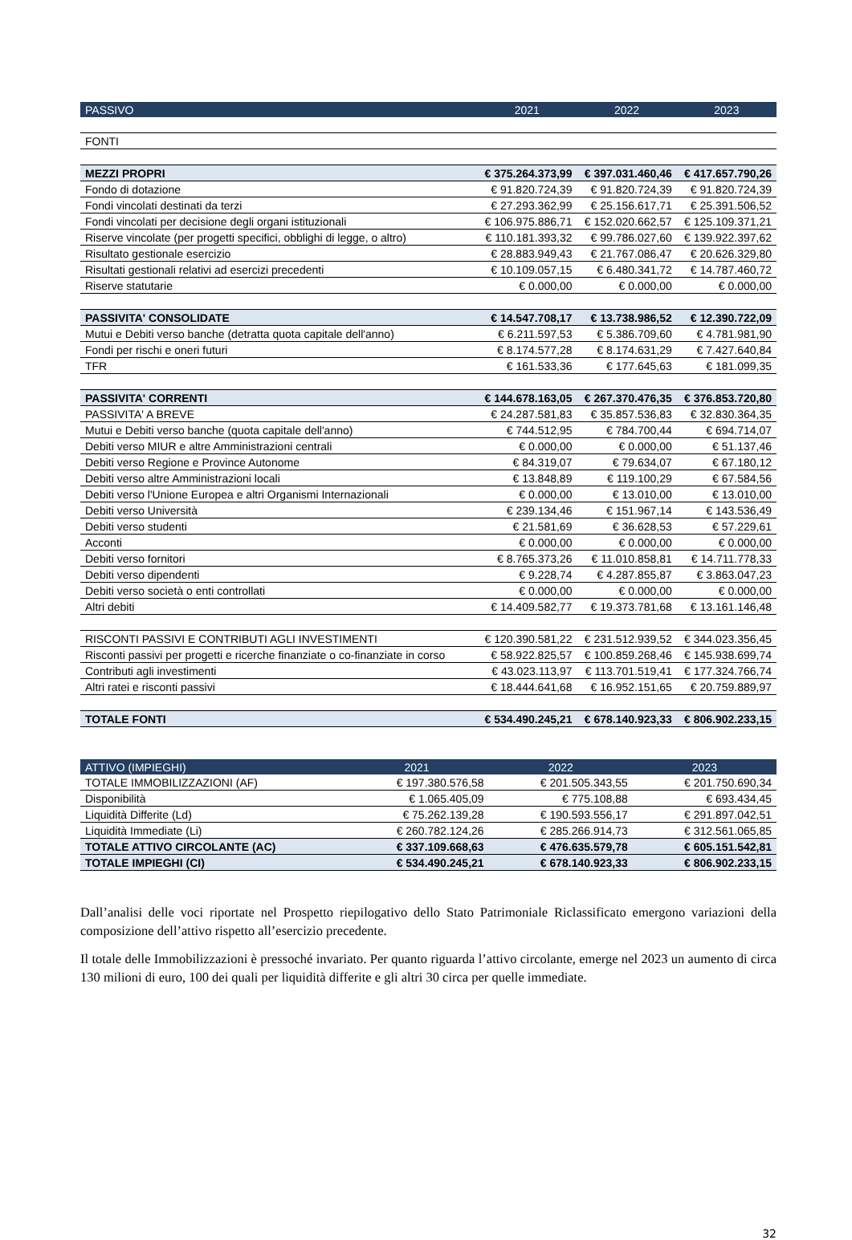| PASSIVO | 2021 | 2022 | 2023 |
| --- | --- | --- | --- |
| FONTI | | | |
| MEZZI PROPRI | € 375.264.373,99 | € 397.031.460,46 | € 417.657.790,26 |
| Fondo di dotazione | € 91.820.724,39 | € 91.820.724,39 | € 91.820.724,39 |
| Fondi vincolati destinati da terzi | € 27.293.362,99 | € 25.156.617,71 | € 25.391.506,52 |
| Fondi vincolati per decisione degli organi istituzionali | € 106.975.886,71 | € 152.020.662,57 | € 125.109.371,21 |
| Riserve vincolate (per progetti specifici, obblighi di legge, o altro) | € 110.181.393,32 | € 99.786.027,60 | € 139.922.397,62 |
| Risultato gestionale esercizio | € 28.883.949,43 | € 21.767.086,47 | € 20.626.329,80 |
| Risultati gestionali relativi ad esercizi precedenti | € 10.109.057,15 | € 6.480.341,72 | € 14.787.460,72 |
| Riserve statutarie | € 0.000,00 | € 0.000,00 | € 0.000,00 |
| PASSIVITA' CONSOLIDATE | € 14.547.708,17 | € 13.738.986,52 | € 12.390.722,09 |
| Mutui e Debiti verso banche (detratta quota capitale dell'anno) | € 6.211.597,53 | € 5.386.709,60 | € 4.781.981,90 |
| Fondi per rischi e oneri futuri | € 8.174.577,28 | € 8.174.631,29 | € 7.427.640,84 |
| TFR | € 161.533,36 | € 177.645,63 | € 181.099,35 |
| PASSIVITA' CORRENTI | € 144.678.163,05 | € 267.370.476,35 | € 376.853.720,80 |
| PASSIVITA' A BREVE | € 24.287.581,83 | € 35.857.536,83 | € 32.830.364,35 |
| Mutui e Debiti verso banche (quota capitale dell'anno) | € 744.512,95 | € 784.700,44 | € 694.714,07 |
| Debiti verso MIUR e altre Amministrazioni centrali | € 0.000,00 | € 0.000,00 | € 51.137,46 |
| Debiti verso Regione e Province Autonome | € 84.319,07 | € 79.634,07 | € 67.180,12 |
| Debiti verso altre Amministrazioni locali | € 13.848,89 | € 119.100,29 | € 67.584,56 |
| Debiti verso l'Unione Europea e altri Organismi Internazionali | € 0.000,00 | € 13.010,00 | € 13.010,00 |
| Debiti verso Università | € 239.134,46 | € 151.967,14 | € 143.536,49 |
| Debiti verso studenti | € 21.581,69 | € 36.628,53 | € 57.229,61 |
| Acconti | € 0.000,00 | € 0.000,00 | € 0.000,00 |
| Debiti verso fornitori | € 8.765.373,26 | € 11.010.858,81 | € 14.711.778,33 |
| Debiti verso dipendenti | € 9.228,74 | € 4.287.855,87 | € 3.863.047,23 |
| Debiti verso società o enti controllati | € 0.000,00 | € 0.000,00 | € 0.000,00 |
| Altri debiti | € 14.409.582,77 | € 19.373.781,68 | € 13.161.146,48 |
| RISCONTI PASSIVI E CONTRIBUTI AGLI INVESTIMENTI | € 120.390.581,22 | € 231.512.939,52 | € 344.023.356,45 |
| Risconti passivi per progetti e ricerche finanziate o co-finanziate in corso | € 58.922.825,57 | € 100.859.268,46 | € 145.938.699,74 |
| Contributi agli investimenti | € 43.023.113,97 | € 113.701.519,41 | € 177.324.766,74 |
| Altri ratei e risconti passivi | € 18.444.641,68 | € 16.952.151,65 | € 20.759.889,97 |
| TOTALE FONTI | € 534.490.245,21 | € 678.140.923,33 | € 806.902.233,15 |
| ATTIVO (IMPIEGHI) | 2021 | 2022 | 2023 |
| --- | --- | --- | --- |
| TOTALE IMMOBILIZZAZIONI (AF) | € 197.380.576,58 | € 201.505.343,55 | € 201.750.690,34 |
| Disponibilità | € 1.065.405,09 | € 775.108,88 | € 693.434,45 |
| Liquidità Differite (Ld) | € 75.262.139,28 | € 190.593.556,17 | € 291.897.042,51 |
| Liquidità Immediate (Li) | € 260.782.124,26 | € 285.266.914,73 | € 312.561.065,85 |
| TOTALE ATTIVO CIRCOLANTE (AC) | € 337.109.668,63 | € 476.635.579,78 | € 605.151.542,81 |
| TOTALE IMPIEGHI (CI) | € 534.490.245,21 | € 678.140.923,33 | € 806.902.233,15 |
Dall’analisi delle voci riportate nel Prospetto riepilogativo dello Stato Patrimoniale Riclassificato emergono variazioni della composizione dell’attivo rispetto all’esercizio precedente.
Il totale delle Immobilizzazioni è pressoché invariato. Per quanto riguarda l’attivo circolante, emerge nel 2023 un aumento di circa 130 milioni di euro, 100 dei quali per liquidità differite e gli altri 30 circa per quelle immediate.
32